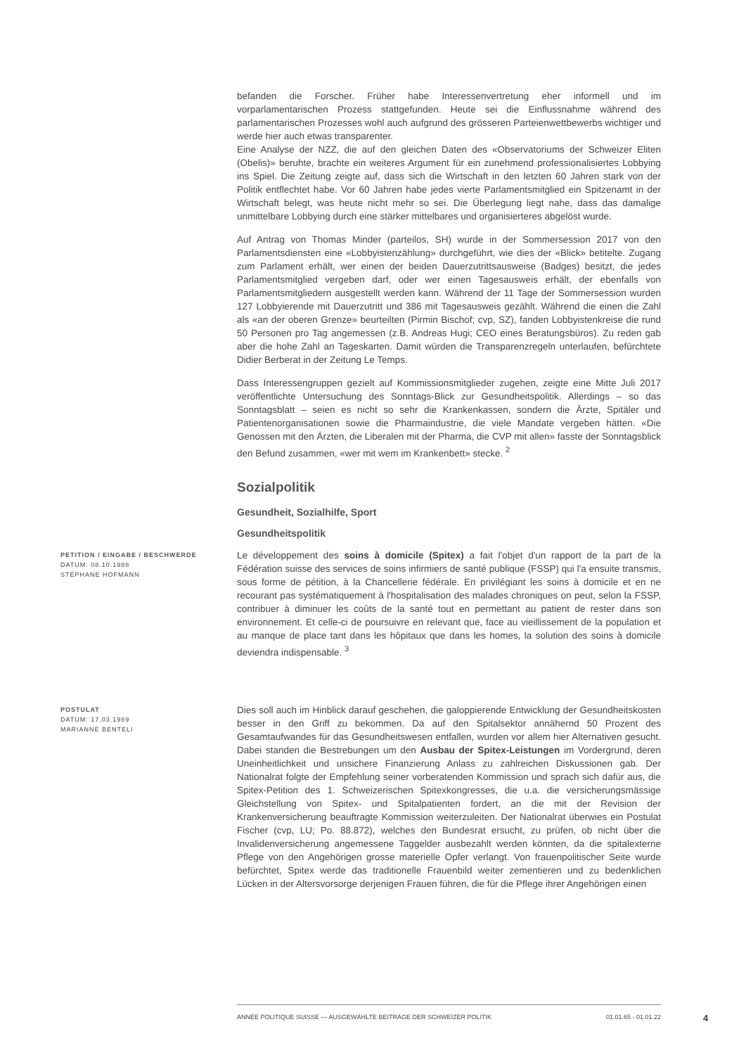befanden die Forscher. Früher habe Interessenvertretung eher informell und im vorparlamentarischen Prozess stattgefunden. Heute sei die Einflussnahme während des parlamentarischen Prozesses wohl auch aufgrund des grösseren Parteienwettbewerbs wichtiger und werde hier auch etwas transparenter.
Eine Analyse der NZZ, die auf den gleichen Daten des «Observatoriums der Schweizer Eliten (Obelis)» beruhte, brachte ein weiteres Argument für ein zunehmend professionalisiertes Lobbying ins Spiel. Die Zeitung zeigte auf, dass sich die Wirtschaft in den letzten 60 Jahren stark von der Politik entflechtet habe. Vor 60 Jahren habe jedes vierte Parlamentsmitglied ein Spitzenamt in der Wirtschaft belegt, was heute nicht mehr so sei. Die Überlegung liegt nahe, dass das damalige unmittelbare Lobbying durch eine stärker mittelbares und organisierteres abgelöst wurde.
Auf Antrag von Thomas Minder (parteilos, SH) wurde in der Sommersession 2017 von den Parlamentsdiensten eine «Lobbyistenzählung» durchgeführt, wie dies der «Blick» betitelte. Zugang zum Parlament erhält, wer einen der beiden Dauerzutrittsausweise (Badges) besitzt, die jedes Parlamentsmitglied vergeben darf, oder wer einen Tagesausweis erhält, der ebenfalls von Parlamentsmitgliedern ausgestellt werden kann. Während der 11 Tage der Sommersession wurden 127 Lobbyierende mit Dauerzutritt und 386 mit Tagesausweis gezählt. Während die einen die Zahl als «an der oberen Grenze» beurteilten (Pirmin Bischof; cvp, SZ), fanden Lobbyistenkreise die rund 50 Personen pro Tag angemessen (z.B. Andreas Hugi; CEO eines Beratungsbüros). Zu reden gab aber die hohe Zahl an Tageskarten. Damit würden die Transparenzregeln unterlaufen, befürchtete Didier Berberat in der Zeitung Le Temps.
Dass Interessengruppen gezielt auf Kommissionsmitglieder zugehen, zeigte eine Mitte Juli 2017 veröffentlichte Untersuchung des Sonntags-Blick zur Gesundheitspolitik. Allerdings – so das Sonntagsblatt – seien es nicht so sehr die Krankenkassen, sondern die Ärzte, Spitäler und Patientenorganisationen sowie die Pharmaindustrie, die viele Mandate vergeben hätten. «Die Genossen mit den Ärzten, die Liberalen mit der Pharma, die CVP mit allen» fasste der Sonntagsblick den Befund zusammen, «wer mit wem im Krankenbett» stecke. <sup>2</sup>
Sozialpolitik
Gesundheit, Sozialhilfe, Sport
Gesundheitspolitik
PETITION / EINGABE / BESCHWERDE
DATUM: 08.10.1988
STÉPHANE HOFMANN
Le développement des soins à domicile (Spitex) a fait l'objet d'un rapport de la part de la Fédération suisse des services de soins infirmiers de santé publique (FSSP) qui l'a ensuite transmis, sous forme de pétition, à la Chancellerie fédérale. En privilégiant les soins à domicile et en ne recourant pas systématiquement à l'hospitalisation des malades chroniques on peut, selon la FSSP, contribuer à diminuer les coûts de la santé tout en permettant au patient de rester dans son environnement. Et celle-ci de poursuivre en relevant que, face au vieillissement de la population et au manque de place tant dans les hôpitaux que dans les homes, la solution des soins à domicile deviendra indispensable. <sup>3</sup>
POSTULAT
DATUM: 17.03.1989
MARIANNE BENTELI
Dies soll auch im Hinblick darauf geschehen, die galoppierende Entwicklung der Gesundheitskosten besser in den Griff zu bekommen. Da auf den Spitalsektor annähernd 50 Prozent des Gesamtaufwandes für das Gesundheitswesen entfallen, wurden vor allem hier Alternativen gesucht. Dabei standen die Bestrebungen um den Ausbau der Spitex-Leistungen im Vordergrund, deren Uneinheitlichkeit und unsichere Finanzierung Anlass zu zahlreichen Diskussionen gab. Der Nationalrat folgte der Empfehlung seiner vorberatenden Kommission und sprach sich dafür aus, die Spitex-Petition des 1. Schweizerischen Spitexkongresses, die u.a. die versicherungsmässige Gleichstellung von Spitex- und Spitalpatienten fordert, an die mit der Revision der Krankenversicherung beauftragte Kommission weiterzuleiten. Der Nationalrat überwies ein Postulat Fischer (cvp, LU; Po. 88.872), welches den Bundesrat ersucht, zu prüfen, ob nicht über die Invalidenversicherung angemessene Taggelder ausbezahlt werden könnten, da die spitalexterne Pflege von den Angehörigen grosse materielle Opfer verlangt. Von frauenpolitischer Seite wurde befürchtet, Spitex werde das traditionelle Frauenbild weiter zementieren und zu bedenklichen Lücken in der Altersvorsorge derjenigen Frauen führen, die für die Pflege ihrer Angehörigen einen
ANNÉE POLITIQUE SUISSE — AUSGEWÄHLTE BEITRÄGE DER SCHWEIZER POLITIK 01.01.65 - 01.01.22
4